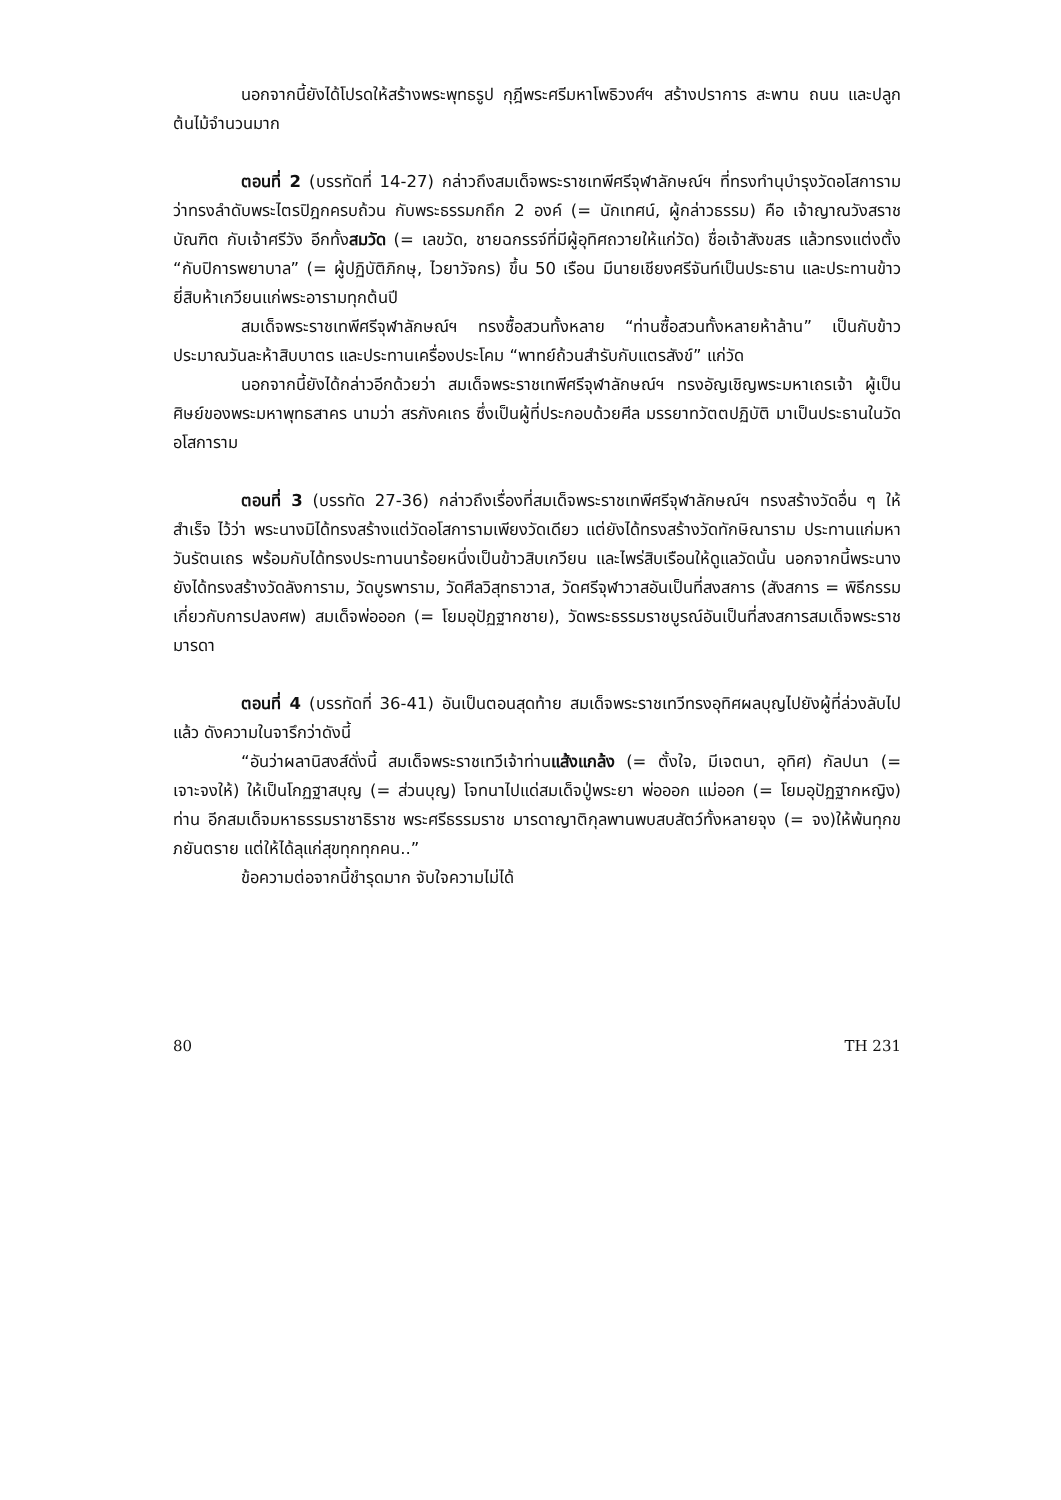นอกจากนี้ยังได้โปรดให้สร้างพระพุทธรูป กุฎีพระศรีมหาโพธิวงศ์ฯ สร้างปราการ สะพาน ถนน และปลูกต้นไม้จำนวนมาก
ตอนที่ 2 (บรรทัดที่ 14-27) กล่าวถึงสมเด็จพระราชเทพีศรีจุฬาลักษณ์ฯ ที่ทรงทำนุบำรุงวัดอโสการามว่าทรงลำดับพระไตรปิฎกครบถ้วน กับพระธรรมกถึก 2 องค์ (= นักเทศน์, ผู้กล่าวธรรม) คือ เจ้าญาณวังสราชบัณฑิต กับเจ้าศรีวัง อีกทั้งสมวัด (= เลขวัด, ชายฉกรรจ์ที่มีผู้อุทิศถวายให้แก่วัด) ชื่อเจ้าสังขสร แล้วทรงแต่งตั้ง “กับปิการพยาบาล” (= ผู้ปฏิบัติภิกษุ, ไวยาวัจกร) ขึ้น 50 เรือน มีนายเชียงศรีจันท์เป็นประธาน และประทานข้าวยี่สิบห้าเกวียนแก่พระอารามทุกต้นปี
สมเด็จพระราชเทพีศรีจุฬาลักษณ์ฯ ทรงซื้อสวนทั้งหลาย “ท่านซื้อสวนทั้งหลายห้าล้าน” เป็นกับข้าว ประมาณวันละห้าสิบบาตร และประทานเครื่องประโคม “พาทย์ถ้วนสำรับกับแตรสังข์” แก่วัด
นอกจากนี้ยังได้กล่าวอีกด้วยว่า สมเด็จพระราชเทพีศรีจุฬาลักษณ์ฯ ทรงอัญเชิญพระมหาเถรเจ้า ผู้เป็นศิษย์ของพระมหาพุทธสาคร นามว่า สรภังคเถร ซึ่งเป็นผู้ที่ประกอบด้วยศีล มรรยาทวัตตปฏิบัติ มาเป็นประธานในวัดอโสการาม
ตอนที่ 3 (บรรทัด 27-36) กล่าวถึงเรื่องที่สมเด็จพระราชเทพีศรีจุฬาลักษณ์ฯ ทรงสร้างวัดอื่น ๆ ให้สำเร็จ ไว้ว่า พระนางมิได้ทรงสร้างแต่วัดอโสการามเพียงวัดเดียว แต่ยังได้ทรงสร้างวัดทักษิณาราม ประทานแก่มหาวันรัตนเถร พร้อมกับได้ทรงประทานนาร้อยหนึ่งเป็นข้าวสิบเกวียน และไพร่สิบเรือนให้ดูแลวัดนั้น นอกจากนี้พระนางยังได้ทรงสร้างวัดลังการาม, วัดบูรพาราม, วัดศีลวิสุทธาวาส, วัดศรีจุฬาวาสอันเป็นที่สงสการ (สังสการ = พิธีกรรมเกี่ยวกับการปลงศพ) สมเด็จพ่อออก (= โยมอุปัฏฐากชาย), วัดพระธรรมราชบูรณ์อันเป็นที่สงสการสมเด็จพระราชมารดา
ตอนที่ 4 (บรรทัดที่ 36-41) อันเป็นตอนสุดท้าย สมเด็จพระราชเทวีทรงอุทิศผลบุญไปยังผู้ที่ล่วงลับไปแล้ว ดังความในจารึกว่าดังนี้
“อันว่าผลานิสงส์ดั่งนี้ สมเด็จพระราชเทวีเจ้าท่านแส้งแกล้ง (= ตั้งใจ, มีเจตนา, อุทิศ) กัลปนา (= เจาะจงให้) ให้เป็นโกฏฐาสบุญ (= ส่วนบุญ) โจทนาไปแด่สมเด็จปู่พระยา พ่อออก แม่ออก (= โยมอุปัฏฐากหญิง) ท่าน อีกสมเด็จมหาธรรมราชาธิราช พระศรีธรรมราช มารดาญาติกุลพานพบสบสัตว์ทั้งหลายจุง (= จง)ให้พ้นทุกขภยันตราย แต่ให้ได้ลุแก่สุขทุกทุกคน..”
ข้อความต่อจากนี้ชำรุดมาก จับใจความไม่ได้
80 TH 231